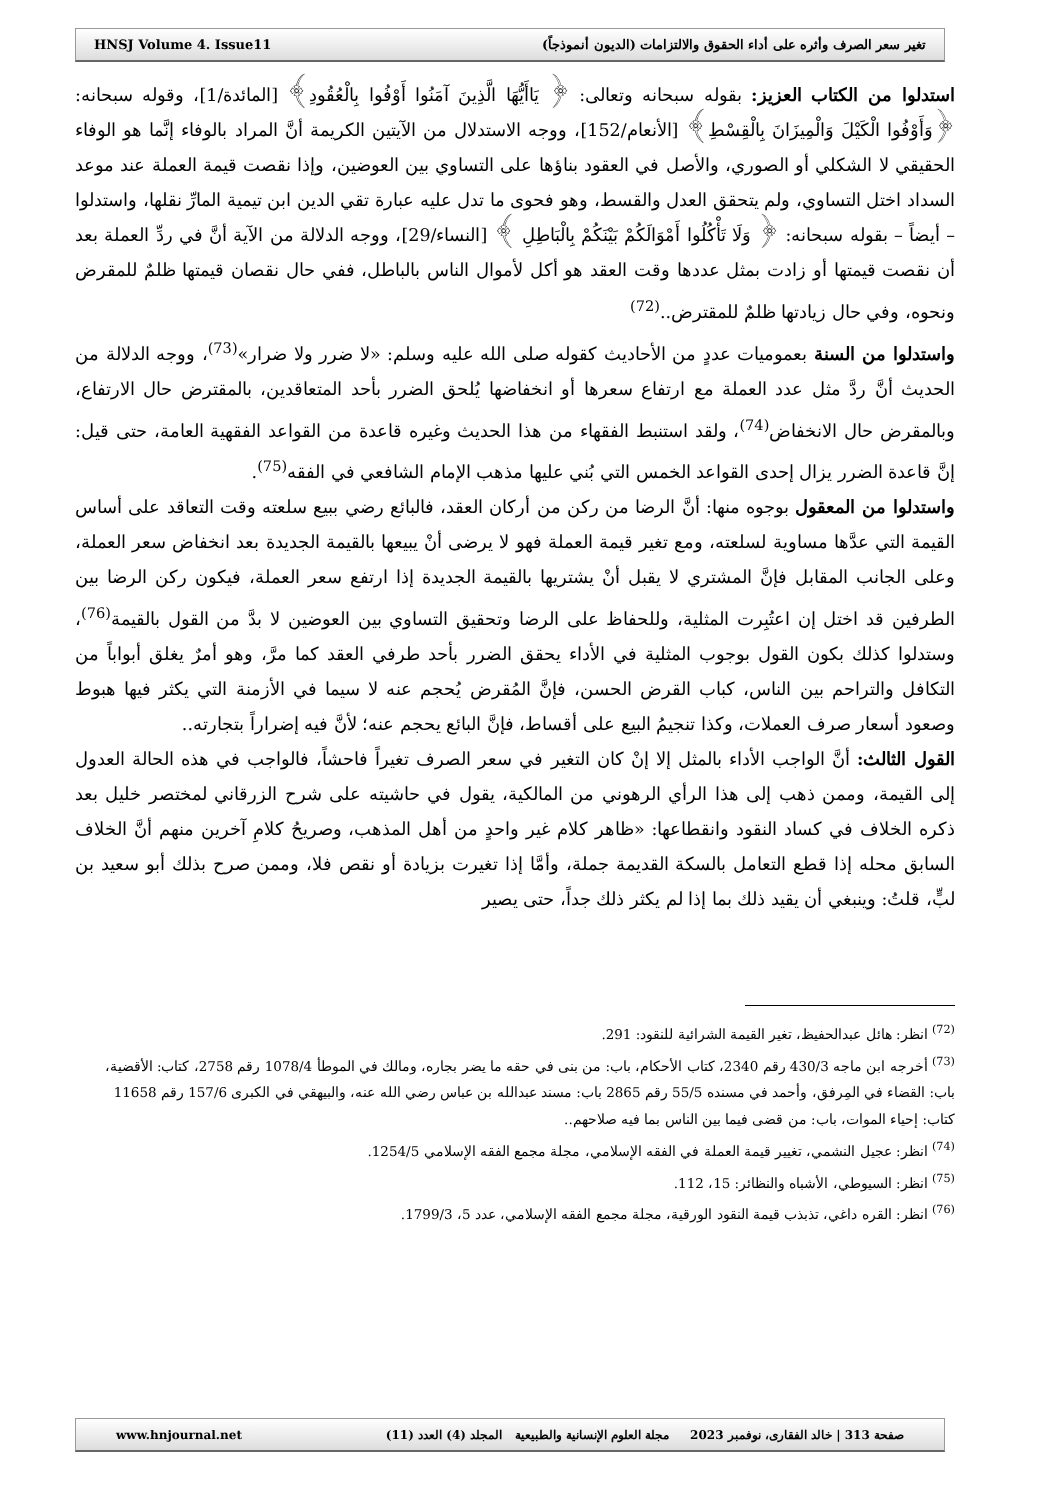HNSJ Volume 4. Issue11 تغير سعر الصرف وأثره على أداء الحقوق والالتزامات (الديون أنموذجاً)
استدلوا من الكتاب العزيز: بقوله سبحانه وتعالى: ﴿ يَاأَيُّهَا الَّذِينَ آمَنُوا أَوْفُوا بِالْعُقُودِ﴾ [المائدة/1]، وقوله سبحانه: ﴿وَأَوْفُوا الْكَيْلَ وَالْمِيزَانَ بِالْقِسْطِ﴾ [الأنعام/152]، ووجه الاستدلال من الآيتين الكريمة أنَّ المراد بالوفاء إنَّما هو الوفاء الحقيقي لا الشكلي أو الصوري، والأصل في العقود بناؤها على التساوي بين العوضين، وإذا نقصت قيمة العملة عند موعد السداد اختل التساوي، ولم يتحقق العدل والقسط، وهو فحوى ما تدل عليه عبارة تقي الدين ابن تيمية المارِّ نقلها، واستدلوا – أيضاً – بقوله سبحانه: ﴿ وَلَا تَأْكُلُوا أَمْوَالَكُمْ بَيْنَكُمْ بِالْبَاطِلِ ﴾ [النساء/29]، ووجه الدلالة من الآية أنَّ في ردِّ العملة بعد أن نقصت قيمتها أو زادت بمثل عددها وقت العقد هو أكل لأموال الناس بالباطل، ففي حال نقصان قيمتها ظلمٌ للمقرض ونحوه، وفي حال زيادتها ظلمٌ للمقترض..<sup>(72)</sup>
واستدلوا من السنة بعموميات عددٍ من الأحاديث كقوله صلى الله عليه وسلم: «لا ضرر ولا ضرار»<sup>(73)</sup>، ووجه الدلالة من الحديث أنَّ ردَّ مثل عدد العملة مع ارتفاع سعرها أو انخفاضها يُلحق الضرر بأحد المتعاقدين، بالمقترض حال الارتفاع، وبالمقرض حال الانخفاض<sup>(74)</sup>، ولقد استنبط الفقهاء من هذا الحديث وغيره قاعدة من القواعد الفقهية العامة، حتى قيل: إنَّ قاعدة الضرر يزال إحدى القواعد الخمس التي بُني عليها مذهب الإمام الشافعي في الفقه<sup>(75)</sup>.
واستدلوا من المعقول بوجوه منها: أنَّ الرضا من ركن من أركان العقد، فالبائع رضي ببيع سلعته وقت التعاقد على أساس القيمة التي عدَّها مساوية لسلعته، ومع تغير قيمة العملة فهو لا يرضى أنْ يبيعها بالقيمة الجديدة بعد انخفاض سعر العملة، وعلى الجانب المقابل فإنَّ المشتري لا يقبل أنْ يشتريها بالقيمة الجديدة إذا ارتفع سعر العملة، فيكون ركن الرضا بين الطرفين قد اختل إن اعتُبِرت المثلية، وللحفاظ على الرضا وتحقيق التساوي بين العوضين لا بدَّ من القول بالقيمة<sup>(76)</sup>، وستدلوا كذلك بكون القول بوجوب المثلية في الأداء يحقق الضرر بأحد طرفي العقد كما مرَّ، وهو أمرٌ يغلق أبواباً من التكافل والتراحم بين الناس، كباب القرض الحسن، فإنَّ المُقرض يُحجم عنه لا سيما في الأزمنة التي يكثر فيها هبوط وصعود أسعار صرف العملات، وكذا تنجيمُ البيع على أقساط، فإنَّ البائع يحجم عنه؛ لأنَّ فيه إضراراً بتجارته..
القول الثالث: أنَّ الواجب الأداء بالمثل إلا إنْ كان التغير في سعر الصرف تغيراً فاحشاً، فالواجب في هذه الحالة العدول إلى القيمة، وممن ذهب إلى هذا الرأي الرهوني من المالكية، يقول في حاشيته على شرح الزرقاني لمختصر خليل بعد ذكره الخلاف في كساد النقود وانقطاعها: «ظاهر كلام غير واحدٍ من أهل المذهب، وصريحُ كلامِ آخرين منهم أنَّ الخلاف السابق محله إذا قطع التعامل بالسكة القديمة جملة، وأمَّا إذا تغيرت بزيادة أو نقص فلا، وممن صرح بذلك أبو سعيد بن لبٍّ، قلتُ: وينبغي أن يقيد ذلك بما إذا لم يكثر ذلك جداً، حتى يصير
<sup>(72)</sup> انظر: هائل عبدالحفيظ، تغير القيمة الشرائية للنقود: 291.
<sup>(73)</sup> أخرجه ابن ماجه 430/3 رقم 2340، كتاب الأحكام، باب: من بنى في حقه ما يضر بجاره، ومالك في الموطأ 1078/4 رقم 2758، كتاب: الأقضية، باب: القضاء في المِرفق، وأحمد في مسنده 55/5 رقم 2865 باب: مسند عبدالله بن عباس رضي الله عنه، والبيهقي في الكبرى 157/6 رقم 11658 كتاب: إحياء الموات، باب: من قضى فيما بين الناس بما فيه صلاحهم..
<sup>(74)</sup> انظر: عجيل النشمي، تغيير قيمة العملة في الفقه الإسلامي، مجلة مجمع الفقه الإسلامي 1254/5.
<sup>(75)</sup> انظر: السيوطي، الأشباه والنظائر: 15، 112.
<sup>(76)</sup> انظر: القره داغي، تذبذب قيمة النقود الورقية، مجلة مجمع الفقه الإسلامي، عدد 5، 1799/3.
www.hnjournal.net صفحة 313 | خالد الفقارى، نوفمبر 2023 مجلة العلوم الإنسانية والطبيعية المجلد (4) العدد (11)